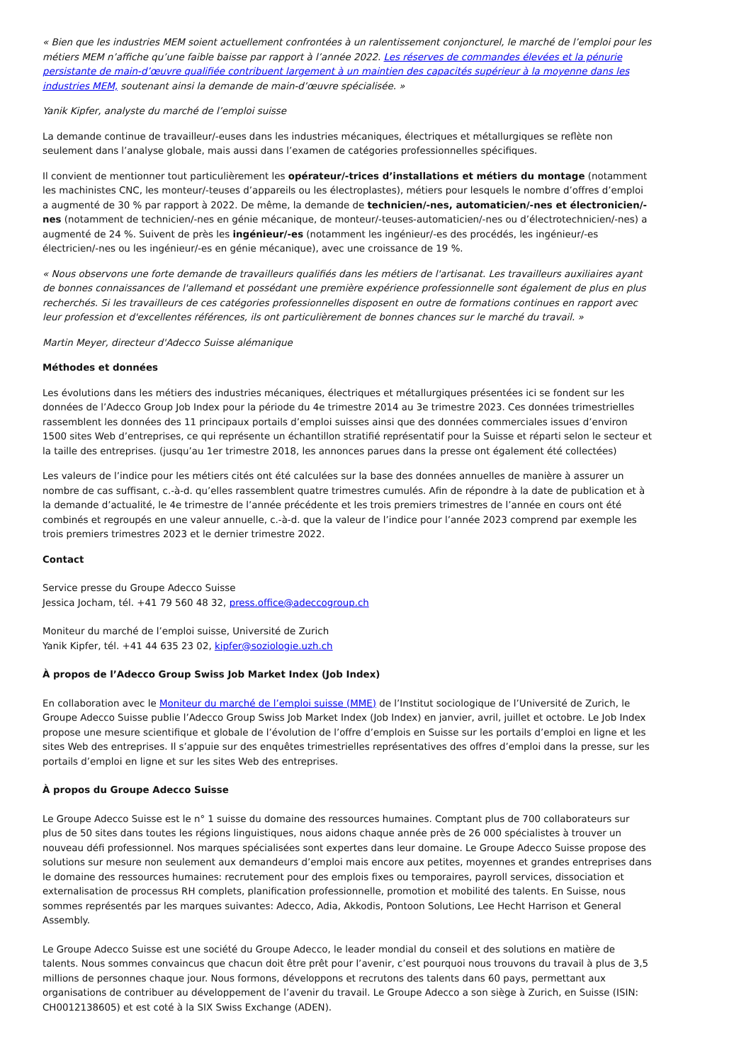« Bien que les industries MEM soient actuellement confrontées à un ralentissement conjoncturel, le marché de l’emploi pour les métiers MEM n’affiche qu’une faible baisse par rapport à l’année 2022. Les réserves de commandes élevées et la pénurie persistante de main-d’œuvre qualifiée contribuent largement à un maintien des capacités supérieur à la moyenne dans les industries MEM, soutenant ainsi la demande de main-d’œuvre spécialisée. »
Yanik Kipfer, analyste du marché de l’emploi suisse
La demande continue de travailleur/-euses dans les industries mécaniques, électriques et métallurgiques se reflète non seulement dans l’analyse globale, mais aussi dans l’examen de catégories professionnelles spécifiques.
Il convient de mentionner tout particulièrement les opérateur/-trices d’installations et métiers du montage (notamment les machinistes CNC, les monteur/-teuses d’appareils ou les électroplastes), métiers pour lesquels le nombre d’offres d’emploi a augmenté de 30 % par rapport à 2022. De même, la demande de technicien/-nes, automaticien/-nes et électronicien/-nes (notamment de technicien/-nes en génie mécanique, de monteur/-teuses-automaticien/-nes ou d’électrotechnicien/-nes) a augmenté de 24 %. Suivent de près les ingénieur/-es (notamment les ingénieur/-es des procédés, les ingénieur/-es électricien/-nes ou les ingénieur/-es en génie mécanique), avec une croissance de 19 %.
« Nous observons une forte demande de travailleurs qualifiés dans les métiers de l'artisanat. Les travailleurs auxiliaires ayant de bonnes connaissances de l'allemand et possédant une première expérience professionnelle sont également de plus en plus recherchés. Si les travailleurs de ces catégories professionnelles disposent en outre de formations continues en rapport avec leur profession et d'excellentes références, ils ont particulièrement de bonnes chances sur le marché du travail. »
Martin Meyer, directeur d'Adecco Suisse alémanique
Méthodes et données
Les évolutions dans les métiers des industries mécaniques, électriques et métallurgiques présentées ici se fondent sur les données de l’Adecco Group Job Index pour la période du 4e trimestre 2014 au 3e trimestre 2023. Ces données trimestrielles rassemblent les données des 11 principaux portails d’emploi suisses ainsi que des données commerciales issues d’environ 1500 sites Web d’entreprises, ce qui représente un échantillon stratifié représentatif pour la Suisse et réparti selon le secteur et la taille des entreprises. (jusqu’au 1er trimestre 2018, les annonces parues dans la presse ont également été collectées)
Les valeurs de l’indice pour les métiers cités ont été calculées sur la base des données annuelles de manière à assurer un nombre de cas suffisant, c.-à-d. qu’elles rassemblent quatre trimestres cumulés. Afin de répondre à la date de publication et à la demande d’actualité, le 4e trimestre de l’année précédente et les trois premiers trimestres de l’année en cours ont été combinés et regroupés en une valeur annuelle, c.-à-d. que la valeur de l’indice pour l’année 2023 comprend par exemple les trois premiers trimestres 2023 et le dernier trimestre 2022.
Contact
Service presse du Groupe Adecco Suisse
Jessica Jocham, tél. +41 79 560 48 32, press.office@adeccogroup.ch
Moniteur du marché de l’emploi suisse, Université de Zurich
Yanik Kipfer, tél. +41 44 635 23 02, kipfer@soziologie.uzh.ch
À propos de l’Adecco Group Swiss Job Market Index (Job Index)
En collaboration avec le Moniteur du marché de l’emploi suisse (MME) de l’Institut sociologique de l’Université de Zurich, le Groupe Adecco Suisse publie l’Adecco Group Swiss Job Market Index (Job Index) en janvier, avril, juillet et octobre. Le Job Index propose une mesure scientifique et globale de l’évolution de l’offre d’emplois en Suisse sur les portails d’emploi en ligne et les sites Web des entreprises. Il s’appuie sur des enquêtes trimestrielles représentatives des offres d’emploi dans la presse, sur les portails d’emploi en ligne et sur les sites Web des entreprises.
À propos du Groupe Adecco Suisse
Le Groupe Adecco Suisse est le n° 1 suisse du domaine des ressources humaines. Comptant plus de 700 collaborateurs sur plus de 50 sites dans toutes les régions linguistiques, nous aidons chaque année près de 26 000 spécialistes à trouver un nouveau défi professionnel. Nos marques spécialisées sont expertes dans leur domaine. Le Groupe Adecco Suisse propose des solutions sur mesure non seulement aux demandeurs d’emploi mais encore aux petites, moyennes et grandes entreprises dans le domaine des ressources humaines: recrutement pour des emplois fixes ou temporaires, payroll services, dissociation et externalisation de processus RH complets, planification professionnelle, promotion et mobilité des talents. En Suisse, nous sommes représentés par les marques suivantes: Adecco, Adia, Akkodis, Pontoon Solutions, Lee Hecht Harrison et General Assembly.
Le Groupe Adecco Suisse est une société du Groupe Adecco, le leader mondial du conseil et des solutions en matière de talents. Nous sommes convaincus que chacun doit être prêt pour l’avenir, c’est pourquoi nous trouvons du travail à plus de 3,5 millions de personnes chaque jour. Nous formons, développons et recrutons des talents dans 60 pays, permettant aux organisations de contribuer au développement de l’avenir du travail. Le Groupe Adecco a son siège à Zurich, en Suisse (ISIN: CH0012138605) et est coté à la SIX Swiss Exchange (ADEN).